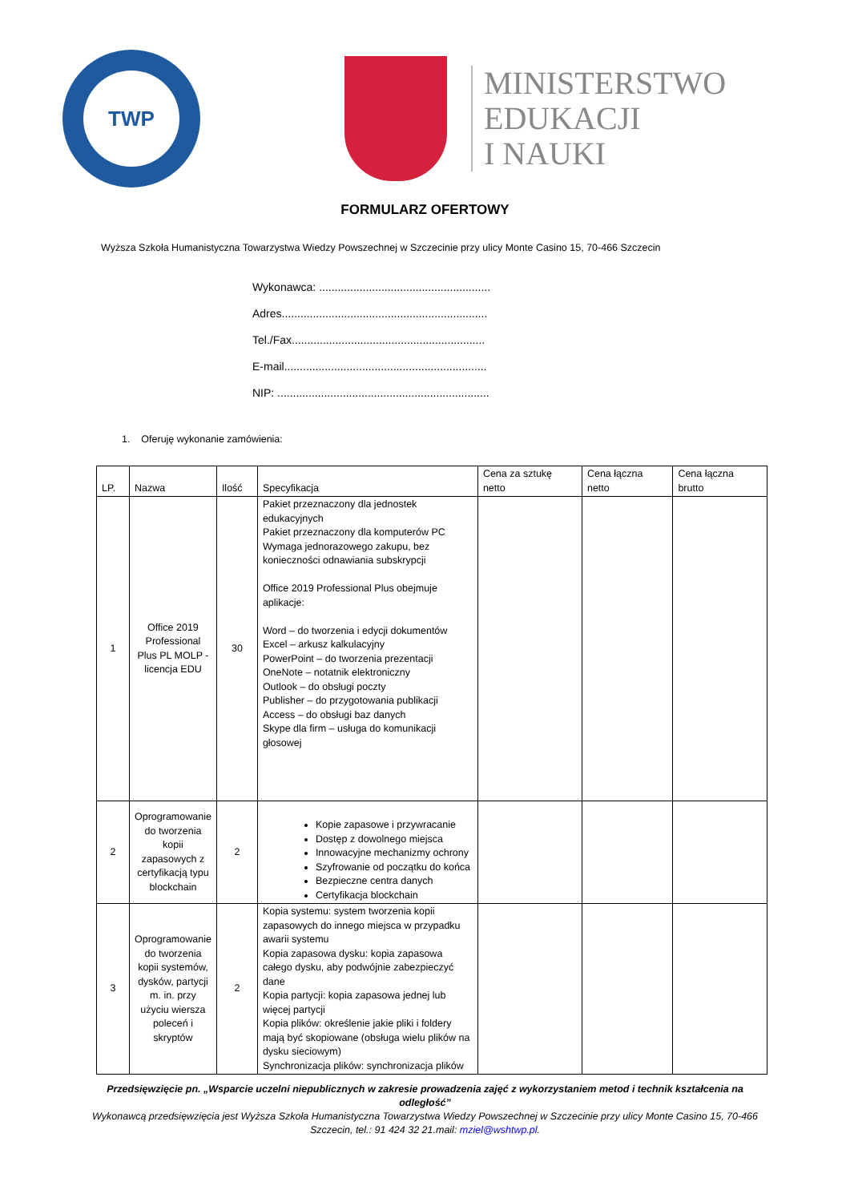TWP
MINISTERSTWO
EDUKACJI
I NAUKI
FORMULARZ OFERTOWY
Wyższa Szkoła Humanistyczna Towarzystwa Wiedzy Powszechnej w Szczecinie przy ulicy Monte Casino 15, 70-466 Szczecin
Wykonawca: .......................................................
Adres..................................................................
Tel./Fax..............................................................
E-mail.................................................................
NIP: ....................................................................
1. Oferuję wykonanie zamówienia:
| LP. | Nazwa | Ilość | Specyfikacja | Cena za sztukę netto | Cena łączna netto | Cena łączna brutto |
| --- | --- | --- | --- | --- | --- | --- |
| 1 | Office 2019 Professional Plus PL MOLP - licencja EDU | 30 | Pakiet przeznaczony dla jednostek edukacyjnych Pakiet przeznaczony dla komputerów PC Wymaga jednorazowego zakupu, bez konieczności odnawiania subskrypcji Office 2019 Professional Plus obejmuje aplikacje: Word – do tworzenia i edycji dokumentów Excel – arkusz kalkulacyjny PowerPoint – do tworzenia prezentacji OneNote – notatnik elektroniczny Outlook – do obsługi poczty Publisher – do przygotowania publikacji Access – do obsługi baz danych Skype dla firm – usługa do komunikacji głosowej | | | |
| 2 | Oprogramowanie do tworzenia kopii zapasowych z certyfikacją typu blockchain | 2 | Kopie zapasowe i przywracanie Dostęp z dowolnego miejsca Innowacyjne mechanizmy ochrony Szyfrowanie od początku do końca Bezpieczne centra danych Certyfikacja blockchain | | | |
| 3 | Oprogramowanie do tworzenia kopii systemów, dysków, partycji m. in. przy użyciu wiersza poleceń i skryptów | 2 | Kopia systemu: system tworzenia kopii zapasowych do innego miejsca w przypadku awarii systemu Kopia zapasowa dysku: kopia zapasowa całego dysku, aby podwójnie zabezpieczyć dane Kopia partycji: kopia zapasowa jednej lub więcej partycji Kopia plików: określenie jakie pliki i foldery mają być skopiowane (obsługa wielu plików na dysku sieciowym) Synchronizacja plików: synchronizacja plików | | | |
Przedsięwzięcie pn. „Wsparcie uczelni niepublicznych w zakresie prowadzenia zajęć z wykorzystaniem metod i technik kształcenia na odległość”
Wykonawcą przedsięwzięcia jest Wyższa Szkoła Humanistyczna Towarzystwa Wiedzy Powszechnej w Szczecinie przy ulicy Monte Casino 15, 70-466 Szczecin, tel.: 91 424 32 21.mail: mziel@wshtwp.pl.